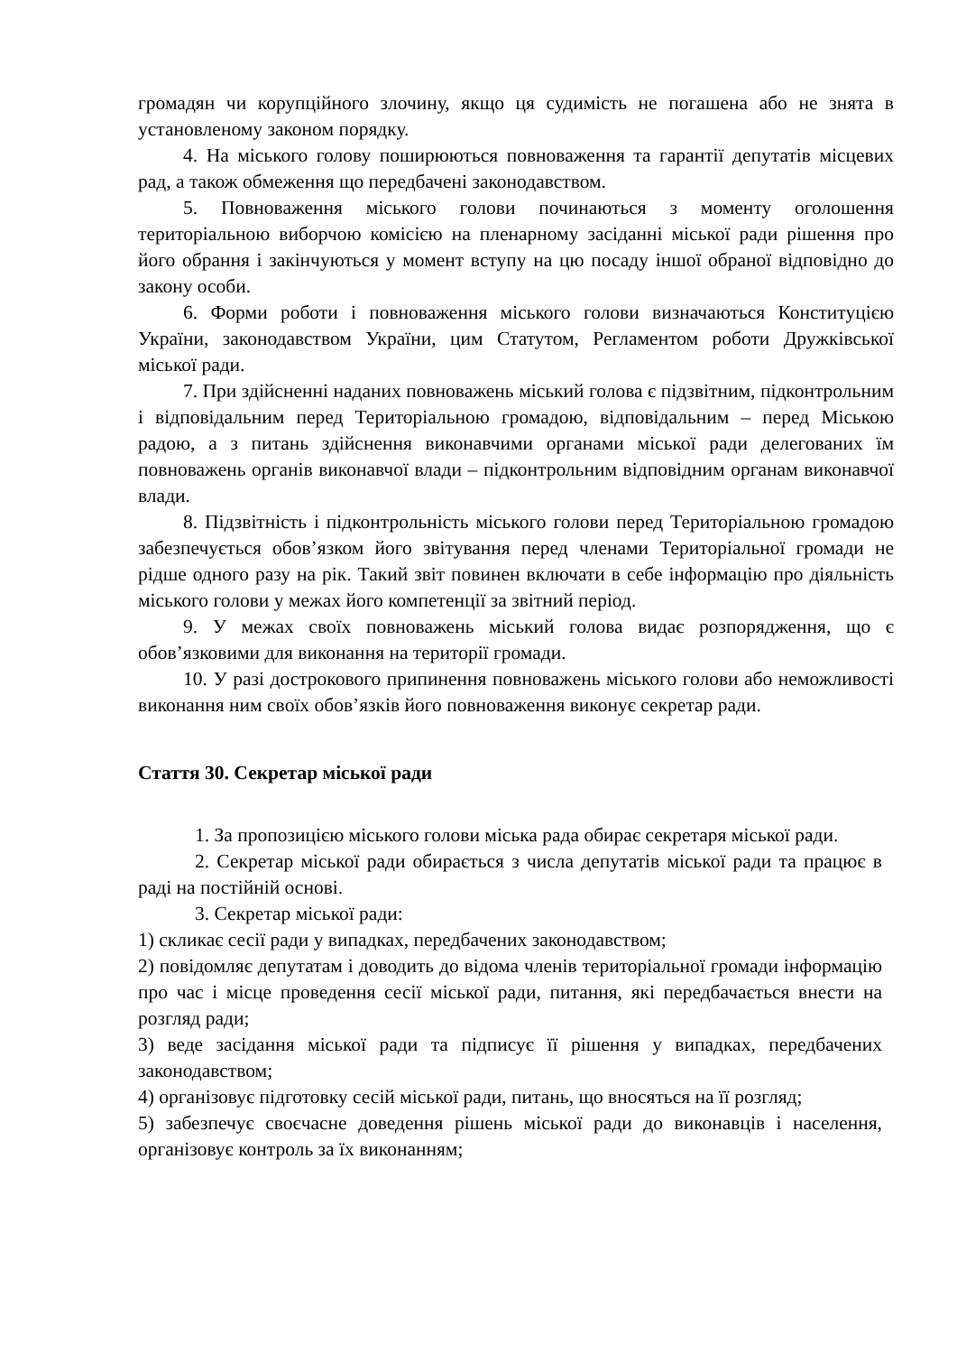громадян чи корупційного злочину, якщо ця судимість не погашена або не знята в установленому законом порядку.
4. На міського голову поширюються повноваження та гарантії депутатів місцевих рад, а також обмеження що передбачені законодавством.
5. Повноваження міського голови починаються з моменту оголошення територіальною виборчою комісією на пленарному засіданні міської ради рішення про його обрання і закінчуються у момент вступу на цю посаду іншої обраної відповідно до закону особи.
6. Форми роботи і повноваження міського голови визначаються Конституцією України, законодавством України, цим Статутом, Регламентом роботи Дружківської міської ради.
7. При здійсненні наданих повноважень міський голова є підзвітним, підконтрольним і відповідальним перед Територіальною громадою, відповідальним – перед Міською радою, а з питань здійснення виконавчими органами міської ради делегованих їм повноважень органів виконавчої влади – підконтрольним відповідним органам виконавчої влади.
8. Підзвітність і підконтрольність міського голови перед Територіальною громадою забезпечується обов’язком його звітування перед членами Територіальної громади не рідше одного разу на рік. Такий звіт повинен включати в себе інформацію про діяльність міського голови у межах його компетенції за звітний період.
9. У межах своїх повноважень міський голова видає розпорядження, що є обов’язковими для виконання на території громади.
10. У разі дострокового припинення повноважень міського голови або неможливості виконання ним своїх обов’язків його повноваження виконує секретар ради.
Стаття 30. Секретар міської ради
1. За пропозицією міського голови міська рада обирає секретаря міської ради.
2. Секретар міської ради обирається з числа депутатів міської ради та працює в раді на постійній основі.
3. Секретар міської ради:
1) скликає сесії ради у випадках, передбачених законодавством;
2) повідомляє депутатам і доводить до відома членів територіальної громади інформацію про час і місце проведення сесії міської ради, питання, які передбачається внести на розгляд ради;
3) веде засідання міської ради та підписує її рішення у випадках, передбачених законодавством;
4) організовує підготовку сесій міської ради, питань, що вносяться на її розгляд;
5) забезпечує своєчасне доведення рішень міської ради до виконавців і населення, організовує контроль за їх виконанням;